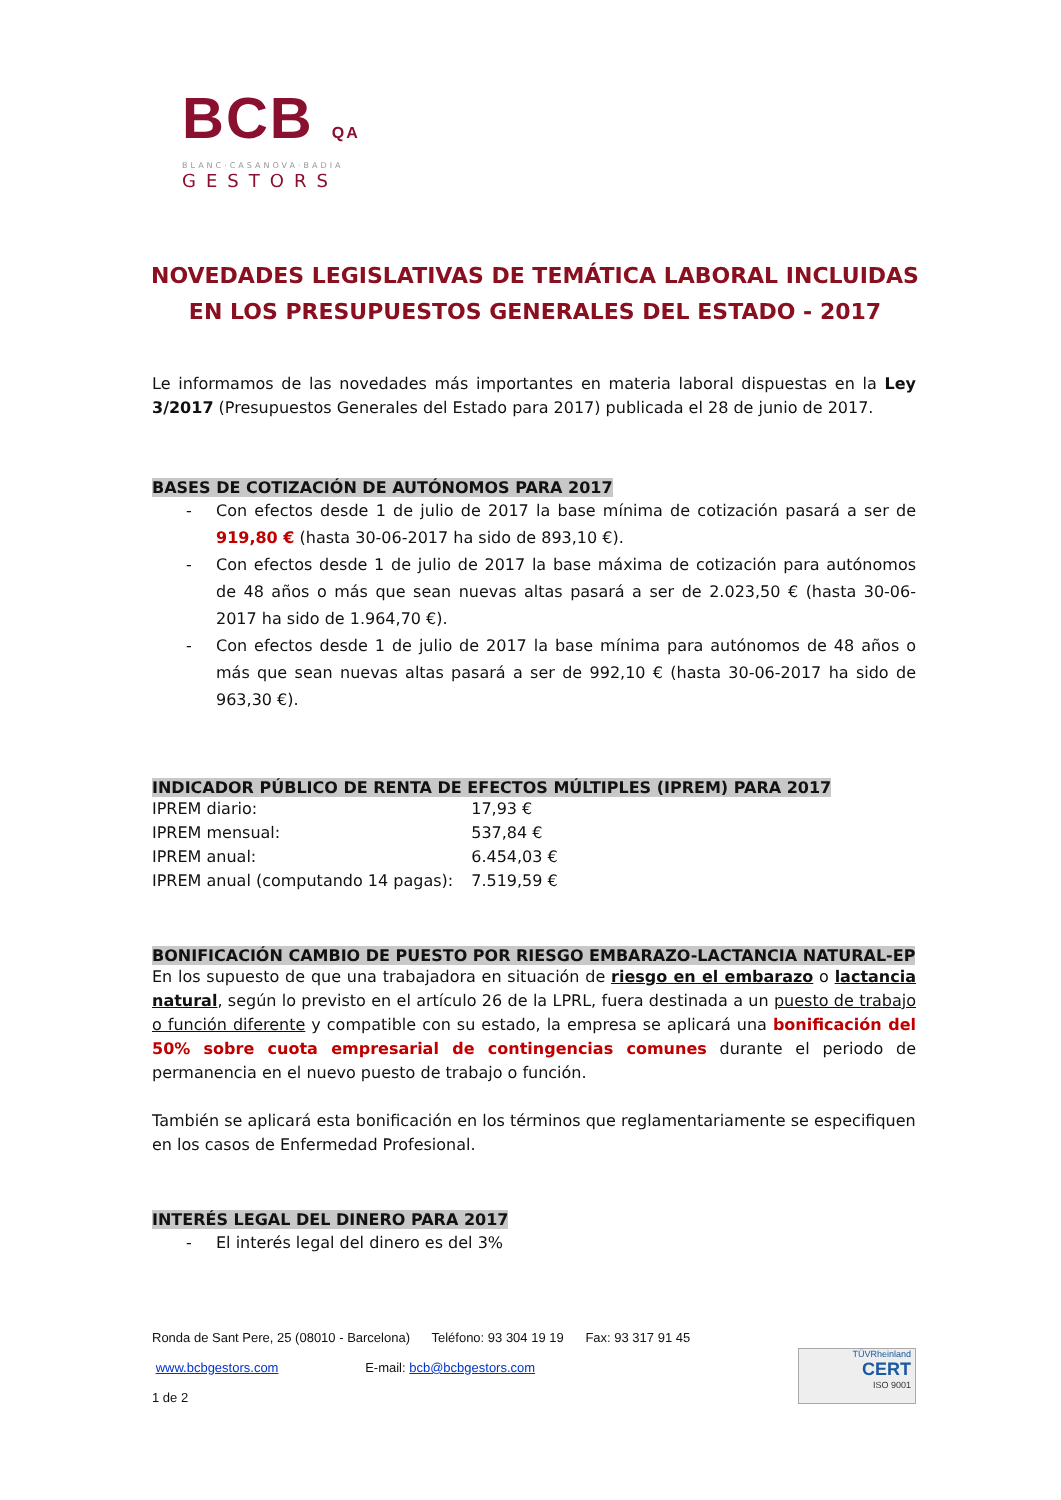BCB QA
BLANC·CASANOVA·BADIA
GESTORS
NOVEDADES LEGISLATIVAS DE TEMÁTICA LABORAL INCLUIDAS EN LOS PRESUPUESTOS GENERALES DEL ESTADO - 2017
Le informamos de las novedades más importantes en materia laboral dispuestas en la Ley 3/2017 (Presupuestos Generales del Estado para 2017) publicada el 28 de junio de 2017.
BASES DE COTIZACIÓN DE AUTÓNOMOS PARA 2017
- Con efectos desde 1 de julio de 2017 la base mínima de cotización pasará a ser de 919,80 € (hasta 30-06-2017 ha sido de 893,10 €).
- Con efectos desde 1 de julio de 2017 la base máxima de cotización para autónomos de 48 años o más que sean nuevas altas pasará a ser de 2.023,50 € (hasta 30-06-2017 ha sido de 1.964,70 €).
- Con efectos desde 1 de julio de 2017 la base mínima para autónomos de 48 años o más que sean nuevas altas pasará a ser de 992,10 € (hasta 30-06-2017 ha sido de 963,30 €).
INDICADOR PÚBLICO DE RENTA DE EFECTOS MÚLTIPLES (IPREM) PARA 2017
| IPREM diario: | 17,93 € |
| IPREM mensual: | 537,84 € |
| IPREM anual: | 6.454,03 € |
| IPREM anual (computando 14 pagas): | 7.519,59 € |
BONIFICACIÓN CAMBIO DE PUESTO POR RIESGO EMBARAZO-LACTANCIA NATURAL-EP
En los supuesto de que una trabajadora en situación de riesgo en el embarazo o lactancia natural, según lo previsto en el artículo 26 de la LPRL, fuera destinada a un puesto de trabajo o función diferente y compatible con su estado, la empresa se aplicará una bonificación del 50% sobre cuota empresarial de contingencias comunes durante el periodo de permanencia en el nuevo puesto de trabajo o función.
También se aplicará esta bonificación en los términos que reglamentariamente se especifiquen en los casos de Enfermedad Profesional.
INTERÉS LEGAL DEL DINERO PARA 2017
- El interés legal del dinero es del 3%
Ronda de Sant Pere, 25 (08010 - Barcelona) Teléfono: 93 304 19 19 Fax: 93 317 91 45
www.bcbgestors.com E-mail: bcb@bcbgestors.com
1 de 2
TÜVRheinland
CERT
ISO 9001